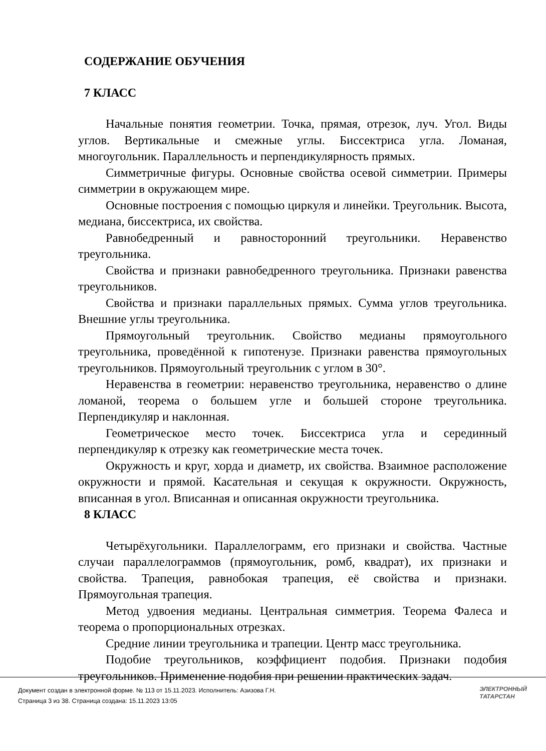СОДЕРЖАНИЕ ОБУЧЕНИЯ
7 КЛАСС
Начальные понятия геометрии. Точка, прямая, отрезок, луч. Угол. Виды углов. Вертикальные и смежные углы. Биссектриса угла. Ломаная, многоугольник. Параллельность и перпендикулярность прямых.
Симметричные фигуры. Основные свойства осевой симметрии. Примеры симметрии в окружающем мире.
Основные построения с помощью циркуля и линейки. Треугольник. Высота, медиана, биссектриса, их свойства.
Равнобедренный и равносторонний треугольники. Неравенство треугольника.
Свойства и признаки равнобедренного треугольника. Признаки равенства треугольников.
Свойства и признаки параллельных прямых. Сумма углов треугольника. Внешние углы треугольника.
Прямоугольный треугольник. Свойство медианы прямоугольного треугольника, проведённой к гипотенузе. Признаки равенства прямоугольных треугольников. Прямоугольный треугольник с углом в 30°.
Неравенства в геометрии: неравенство треугольника, неравенство о длине ломаной, теорема о большем угле и большей стороне треугольника. Перпендикуляр и наклонная.
Геометрическое место точек. Биссектриса угла и серединный перпендикуляр к отрезку как геометрические места точек.
Окружность и круг, хорда и диаметр, их свойства. Взаимное расположение окружности и прямой. Касательная и секущая к окружности. Окружность, вписанная в угол. Вписанная и описанная окружности треугольника.
8 КЛАСС
Четырёхугольники. Параллелограмм, его признаки и свойства. Частные случаи параллелограммов (прямоугольник, ромб, квадрат), их признаки и свойства. Трапеция, равнобокая трапеция, её свойства и признаки. Прямоугольная трапеция.
Метод удвоения медианы. Центральная симметрия. Теорема Фалеса и теорема о пропорциональных отрезках.
Средние линии треугольника и трапеции. Центр масс треугольника.
Подобие треугольников, коэффициент подобия. Признаки подобия треугольников. Применение подобия при решении практических задач.
Документ создан в электронной форме. № 113 от 15.11.2023. Исполнитель: Азизова Г.Н.
Страница 3 из 38. Страница создана: 15.11.2023 13:05
ЭЛЕКТРОННЫЙ
ТАТАРСТАН